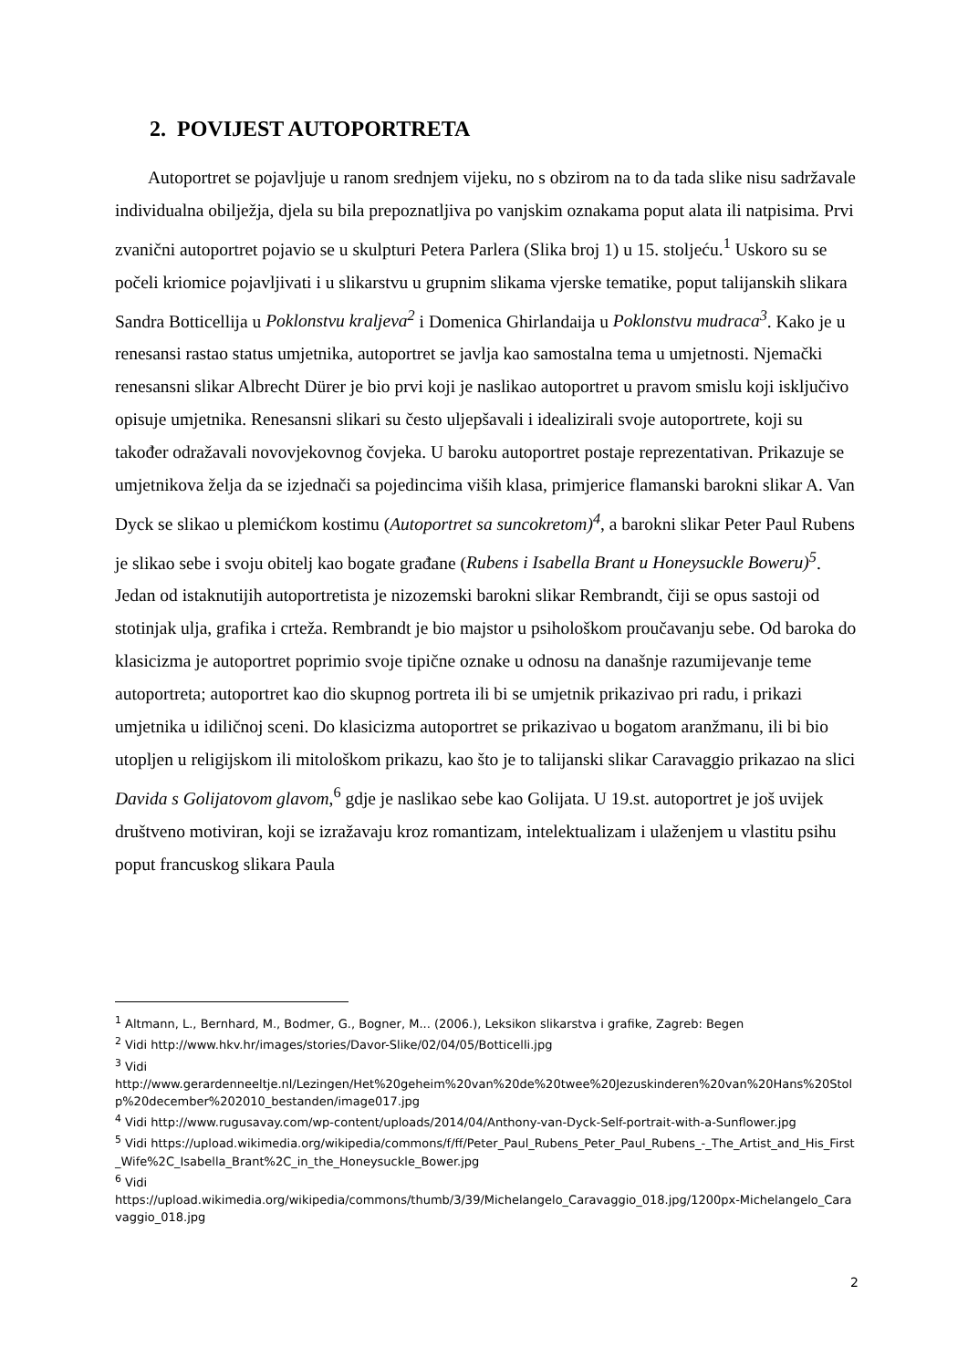2. POVIJEST AUTOPORTRETA
Autoportret se pojavljuje u ranom srednjem vijeku, no s obzirom na to da tada slike nisu sadržavale individualna obilježja, djela su bila prepoznatljiva po vanjskim oznakama poput alata ili natpisima. Prvi zvanični autoportret pojavio se u skulpturi Petera Parlera (Slika broj 1) u 15. stoljeću.<sup>1</sup> Uskoro su se počeli kriomice pojavljivati i u slikarstvu u grupnim slikama vjerske tematike, poput talijanskih slikara Sandra Botticellija u Poklonstvu kraljeva<sup>2</sup> i Domenica Ghirlandaija u Poklonstvu mudraca<sup>3</sup>. Kako je u renesansi rastao status umjetnika, autoportret se javlja kao samostalna tema u umjetnosti. Njemački renesansni slikar Albrecht Dürer je bio prvi koji je naslikao autoportret u pravom smislu koji isključivo opisuje umjetnika. Renesansni slikari su često uljepšavali i idealizirali svoje autoportrete, koji su također odražavali novovjekovnog čovjeka. U baroku autoportret postaje reprezentativan. Prikazuje se umjetnikova želja da se izjednači sa pojedincima viših klasa, primjerice flamanski barokni slikar A. Van Dyck se slikao u plemićkom kostimu (Autoportret sa suncokretom)<sup>4</sup>, a barokni slikar Peter Paul Rubens je slikao sebe i svoju obitelj kao bogate građane (Rubens i Isabella Brant u Honeysuckle Boweru)<sup>5</sup>. Jedan od istaknutijih autoportretista je nizozemski barokni slikar Rembrandt, čiji se opus sastoji od stotinjak ulja, grafika i crteža. Rembrandt je bio majstor u psihološkom proučavanju sebe. Od baroka do klasicizma je autoportret poprimio svoje tipične oznake u odnosu na današnje razumijevanje teme autoportreta; autoportret kao dio skupnog portreta ili bi se umjetnik prikazivao pri radu, i prikazi umjetnika u idiličnoj sceni. Do klasicizma autoportret se prikazivao u bogatom aranžmanu, ili bi bio utopljen u religijskom ili mitološkom prikazu, kao što je to talijanski slikar Caravaggio prikazao na slici Davida s Golijatovom glavom,<sup>6</sup> gdje je naslikao sebe kao Golijata. U 19.st. autoportret je još uvijek društveno motiviran, koji se izražavaju kroz romantizam, intelektualizam i ulaženjem u vlastitu psihu poput francuskog slikara Paula
<sup>1</sup> Altmann, L., Bernhard, M., Bodmer, G., Bogner, M... (2006.), Leksikon slikarstva i grafike, Zagreb: Begen
<sup>2</sup> Vidi http://www.hkv.hr/images/stories/Davor-Slike/02/04/05/Botticelli.jpg
<sup>3</sup> Vidi
http://www.gerardenneeltje.nl/Lezingen/Het%20geheim%20van%20de%20twee%20Jezuskinderen%20van%20Hans%20Stolp%20december%202010_bestanden/image017.jpg
<sup>4</sup> Vidi http://www.rugusavay.com/wp-content/uploads/2014/04/Anthony-van-Dyck-Self-portrait-with-a-Sunflower.jpg
<sup>5</sup> Vidi https://upload.wikimedia.org/wikipedia/commons/f/ff/Peter_Paul_Rubens_Peter_Paul_Rubens_-_The_Artist_and_His_First_Wife%2C_Isabella_Brant%2C_in_the_Honeysuckle_Bower.jpg
<sup>6</sup> Vidi
https://upload.wikimedia.org/wikipedia/commons/thumb/3/39/Michelangelo_Caravaggio_018.jpg/1200px-Michelangelo_Caravaggio_018.jpg
2